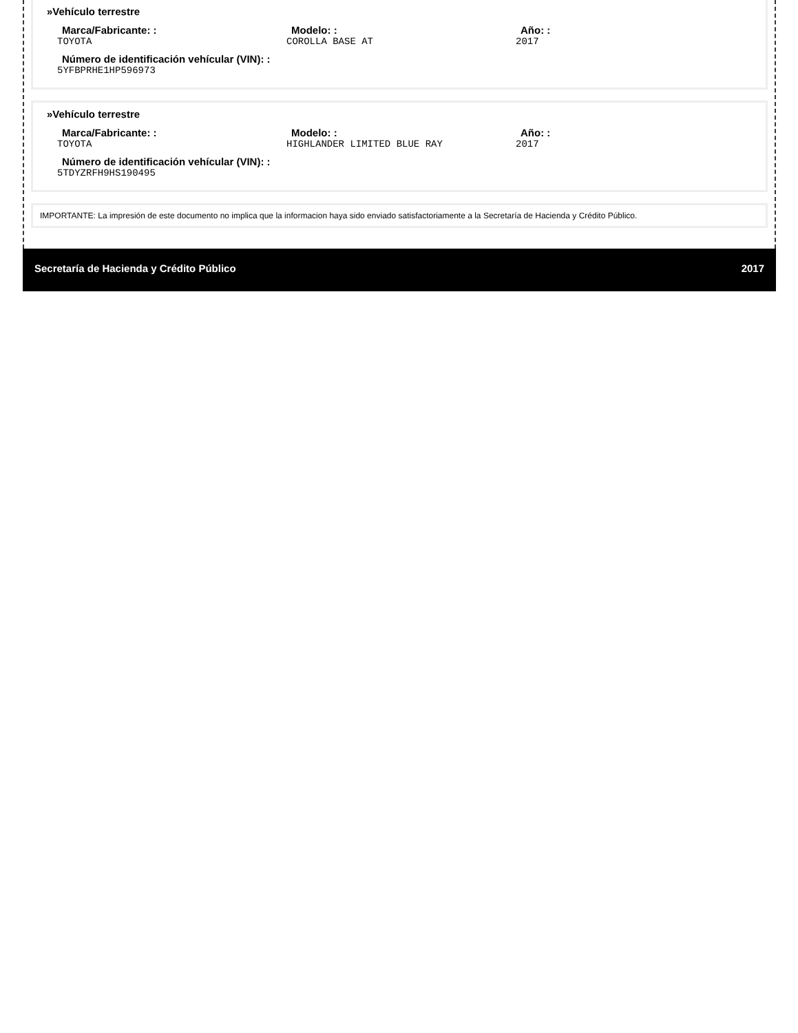»Vehículo terrestre
Marca/Fabricante: :
TOYOTA
Modelo: :
COROLLA BASE AT
Año: :
2017
Número de identificación vehícular (VIN): :
5YFBPRHE1HP596973
»Vehículo terrestre
Marca/Fabricante: :
TOYOTA
Modelo: :
HIGHLANDER LIMITED BLUE RAY
Año: :
2017
Número de identificación vehícular (VIN): :
5TDYZRFH9HS190495
IMPORTANTE: La impresión de este documento no implica que la informacion haya sido enviado satisfactoriamente a la Secretaría de Hacienda y Crédito Público.
Secretaría de Hacienda y Crédito Público 2017